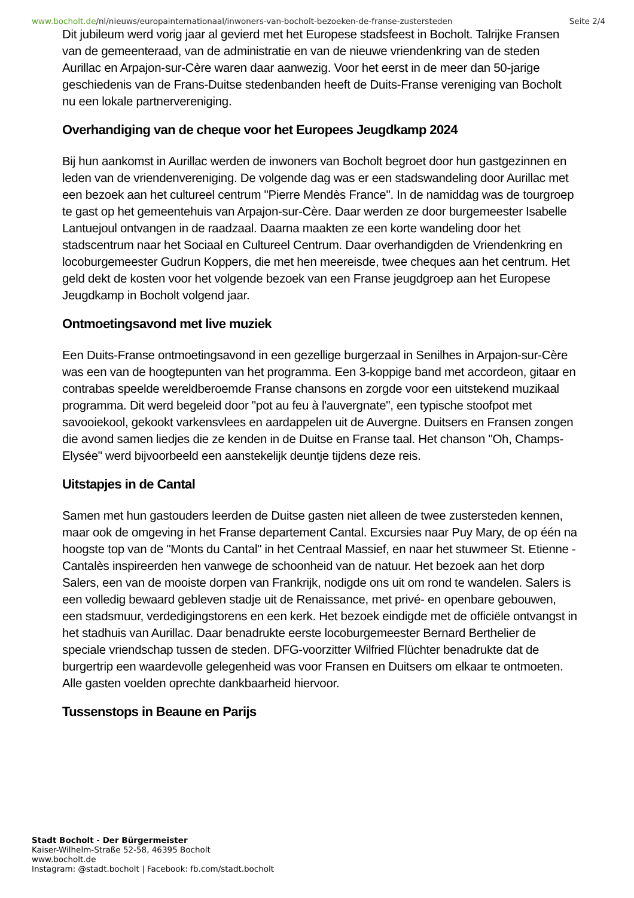www.bocholt.de/nl/nieuws/europainternationaal/inwoners-van-bocholt-bezoeken-de-franse-zustersteden Seite 2/4
Dit jubileum werd vorig jaar al gevierd met het Europese stadsfeest in Bocholt. Talrijke Fransen van de gemeenteraad, van de administratie en van de nieuwe vriendenkring van de steden Aurillac en Arpajon-sur-Cère waren daar aanwezig. Voor het eerst in de meer dan 50-jarige geschiedenis van de Frans-Duitse stedenbanden heeft de Duits-Franse vereniging van Bocholt nu een lokale partnervereniging.
Overhandiging van de cheque voor het Europees Jeugdkamp 2024
Bij hun aankomst in Aurillac werden de inwoners van Bocholt begroet door hun gastgezinnen en leden van de vriendenvereniging. De volgende dag was er een stadswandeling door Aurillac met een bezoek aan het cultureel centrum "Pierre Mendès France". In de namiddag was de tourgroep te gast op het gemeentehuis van Arpajon-sur-Cère. Daar werden ze door burgemeester Isabelle Lantuejoul ontvangen in de raadzaal. Daarna maakten ze een korte wandeling door het stadscentrum naar het Sociaal en Cultureel Centrum. Daar overhandigden de Vriendenkring en locoburgemeester Gudrun Koppers, die met hen meereisde, twee cheques aan het centrum. Het geld dekt de kosten voor het volgende bezoek van een Franse jeugdgroep aan het Europese Jeugdkamp in Bocholt volgend jaar.
Ontmoetingsavond met live muziek
Een Duits-Franse ontmoetingsavond in een gezellige burgerzaal in Senilhes in Arpajon-sur-Cère was een van de hoogtepunten van het programma. Een 3-koppige band met accordeon, gitaar en contrabas speelde wereldberoemde Franse chansons en zorgde voor een uitstekend muzikaal programma. Dit werd begeleid door "pot au feu à l'auvergnate", een typische stoofpot met savooiekool, gekookt varkensvlees en aardappelen uit de Auvergne. Duitsers en Fransen zongen die avond samen liedjes die ze kenden in de Duitse en Franse taal. Het chanson "Oh, Champs-Elysée" werd bijvoorbeeld een aanstekelijk deuntje tijdens deze reis.
Uitstapjes in de Cantal
Samen met hun gastouders leerden de Duitse gasten niet alleen de twee zustersteden kennen, maar ook de omgeving in het Franse departement Cantal. Excursies naar Puy Mary, de op één na hoogste top van de "Monts du Cantal" in het Centraal Massief, en naar het stuwmeer St. Etienne - Cantalès inspireerden hen vanwege de schoonheid van de natuur. Het bezoek aan het dorp Salers, een van de mooiste dorpen van Frankrijk, nodigde ons uit om rond te wandelen. Salers is een volledig bewaard gebleven stadje uit de Renaissance, met privé- en openbare gebouwen, een stadsmuur, verdedigingstorens en een kerk. Het bezoek eindigde met de officiële ontvangst in het stadhuis van Aurillac. Daar benadrukte eerste locoburgemeester Bernard Berthelier de speciale vriendschap tussen de steden. DFG-voorzitter Wilfried Flüchter benadrukte dat de burgertrip een waardevolle gelegenheid was voor Fransen en Duitsers om elkaar te ontmoeten. Alle gasten voelden oprechte dankbaarheid hiervoor.
Tussenstops in Beaune en Parijs
Stadt Bocholt - Der Bürgermeister
Kaiser-Wilhelm-Straße 52-58, 46395 Bocholt
www.bocholt.de
Instagram: @stadt.bocholt | Facebook: fb.com/stadt.bocholt